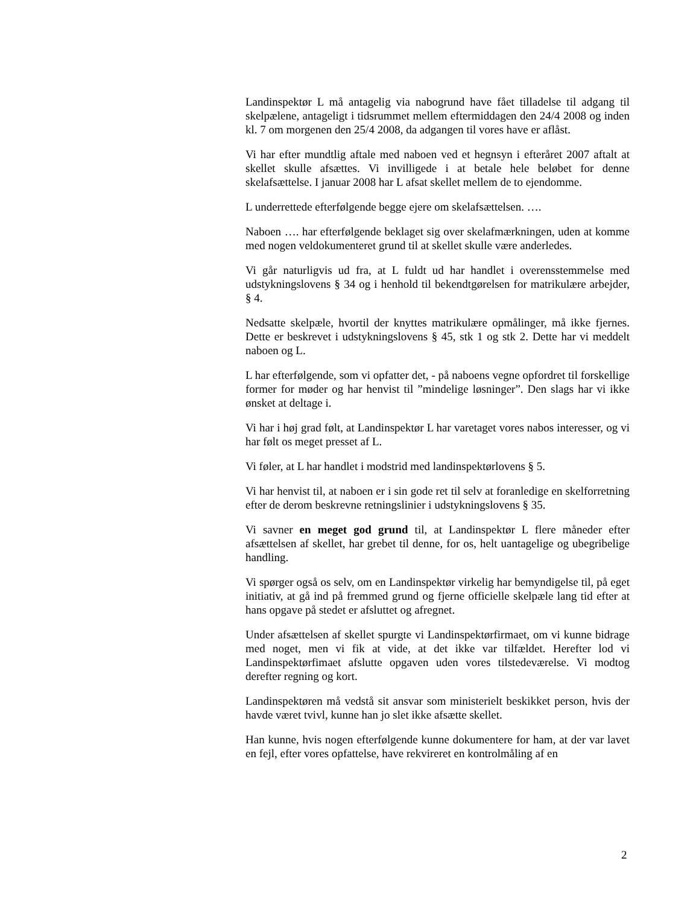Landinspektør L må antagelig via nabogrund have fået tilladelse til adgang til skelpælene, antageligt i tidsrummet mellem eftermiddagen den 24/4 2008 og inden kl. 7 om morgenen den 25/4 2008, da adgangen til vores have er aflåst.
Vi har efter mundtlig aftale med naboen ved et hegnsyn i efteråret 2007 aftalt at skellet skulle afsættes. Vi invilligede i at betale hele beløbet for denne skelafsættelse. I januar 2008 har L afsat skellet mellem de to ejendomme.
L underrettede efterfølgende begge ejere om skelafsættelsen. ….
Naboen …. har efterfølgende beklaget sig over skelafmærkningen, uden at komme med nogen veldokumenteret grund til at skellet skulle være anderledes.
Vi går naturligvis ud fra, at L fuldt ud har handlet i overensstemmelse med udstykningslovens § 34 og i henhold til bekendtgørelsen for matrikulære arbejder, § 4.
Nedsatte skelpæle, hvortil der knyttes matrikulære opmålinger, må ikke fjernes. Dette er beskrevet i udstykningslovens § 45, stk 1 og stk 2. Dette har vi meddelt naboen og L.
L har efterfølgende, som vi opfatter det, - på naboens vegne opfordret til forskellige former for møder og har henvist til ”mindelige løsninger”. Den slags har vi ikke ønsket at deltage i.
Vi har i høj grad følt, at Landinspektør L har varetaget vores nabos interesser, og vi har følt os meget presset af L.
Vi føler, at L har handlet i modstrid med landinspektørlovens § 5.
Vi har henvist til, at naboen er i sin gode ret til selv at foranledige en skelforretning efter de derom beskrevne retningslinier i udstykningslovens § 35.
Vi savner en meget god grund til, at Landinspektør L flere måneder efter afsættelsen af skellet, har grebet til denne, for os, helt uantagelige og ubegribelige handling.
Vi spørger også os selv, om en Landinspektør virkelig har bemyndigelse til, på eget initiativ, at gå ind på fremmed grund og fjerne officielle skelpæle lang tid efter at hans opgave på stedet er afsluttet og afregnet.
Under afsættelsen af skellet spurgte vi Landinspektørfirmaet, om vi kunne bidrage med noget, men vi fik at vide, at det ikke var tilfældet. Herefter lod vi Landinspektørfimaet afslutte opgaven uden vores tilstedeværelse. Vi modtog derefter regning og kort.
Landinspektøren må vedstå sit ansvar som ministerielt beskikket person, hvis der havde været tvivl, kunne han jo slet ikke afsætte skellet.
Han kunne, hvis nogen efterfølgende kunne dokumentere for ham, at der var lavet en fejl, efter vores opfattelse, have rekvireret en kontrolmåling af en
2